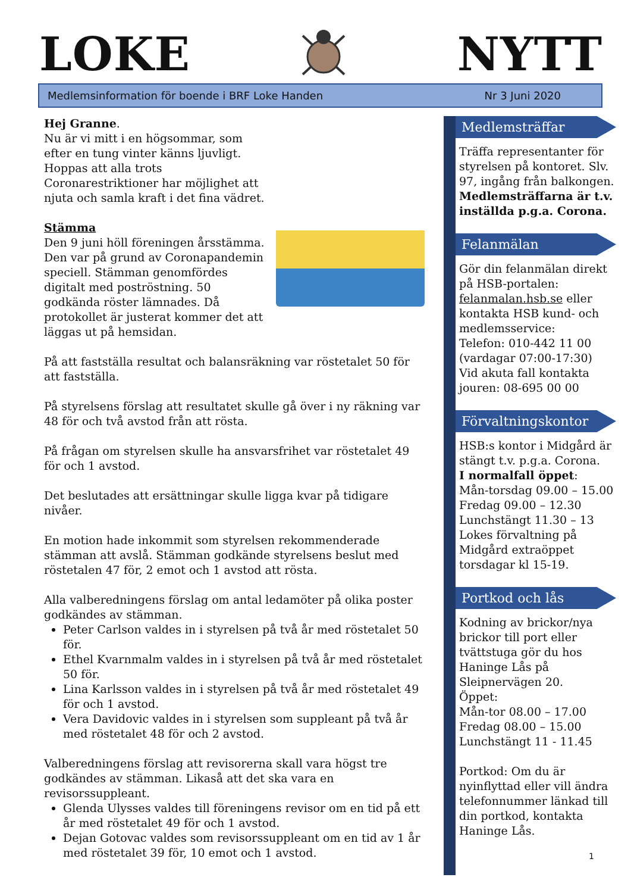LOKE NYTT
Medlemsinformation för boende i BRF Loke Handen Nr 3 Juni 2020
Hej Granne.
Nu är vi mitt i en högsommar, som efter en tung vinter känns ljuvligt. Hoppas att alla trots Coronarestriktioner har möjlighet att njuta och samla kraft i det fina vädret.
Stämma
Den 9 juni höll föreningen årsstämma. Den var på grund av Coronapandemin speciell. Stämman genomfördes digitalt med poströstning. 50 godkända röster lämnades. Då protokollet är justerat kommer det att läggas ut på hemsidan.
På att fastställa resultat och balansräkning var röstetalet 50 för att fastställa.
På styrelsens förslag att resultatet skulle gå över i ny räkning var 48 för och två avstod från att rösta.
På frågan om styrelsen skulle ha ansvarsfrihet var röstetalet 49 för och 1 avstod.
Det beslutades att ersättningar skulle ligga kvar på tidigare nivåer.
En motion hade inkommit som styrelsen rekommenderade stämman att avslå. Stämman godkände styrelsens beslut med röstetalen 47 för, 2 emot och 1 avstod att rösta.
Alla valberedningens förslag om antal ledamöter på olika poster godkändes av stämman.
Peter Carlson valdes in i styrelsen på två år med röstetalet 50 för.
Ethel Kvarnmalm valdes in i styrelsen på två år med röstetalet 50 för.
Lina Karlsson valdes in i styrelsen på två år med röstetalet 49 för och 1 avstod.
Vera Davidovic valdes in i styrelsen som suppleant på två år med röstetalet 48 för och 2 avstod.
Valberedningens förslag att revisorerna skall vara högst tre godkändes av stämman. Likaså att det ska vara en revisorssuppleant.
Glenda Ulysses valdes till föreningens revisor om en tid på ett år med röstetalet 49 för och 1 avstod.
Dejan Gotovac valdes som revisorssuppleant om en tid av 1 år med röstetalet 39 för, 10 emot och 1 avstod.
Medlemsträffar
Träffa representanter för styrelsen på kontoret. Slv. 97, ingång från balkongen. Medlemsträffarna är t.v. inställda p.g.a. Corona.
Felanmälan
Gör din felanmälan direkt på HSB-portalen: felanmalan.hsb.se eller kontakta HSB kund- och medlemsservice:
Telefon: 010-442 11 00 (vardagar 07:00-17:30)
Vid akuta fall kontakta jouren: 08-695 00 00
Förvaltningskontor
HSB:s kontor i Midgård är stängt t.v. p.g.a. Corona.
I normalfall öppet:
Mån-torsdag 09.00 – 15.00
Fredag 09.00 – 12.30
Lunchstängt 11.30 – 13
Lokes förvaltning på Midgård extraöppet torsdagar kl 15-19.
Portkod och lås
Kodning av brickor/nya brickor till port eller tvättstuga gör du hos Haninge Lås på Sleipnervägen 20.
Öppet:
Mån-tor 08.00 – 17.00
Fredag 08.00 – 15.00
Lunchstängt 11 - 11.45
Portkod: Om du är nyinflyttad eller vill ändra telefonnummer länkad till din portkod, kontakta Haninge Lås.
1